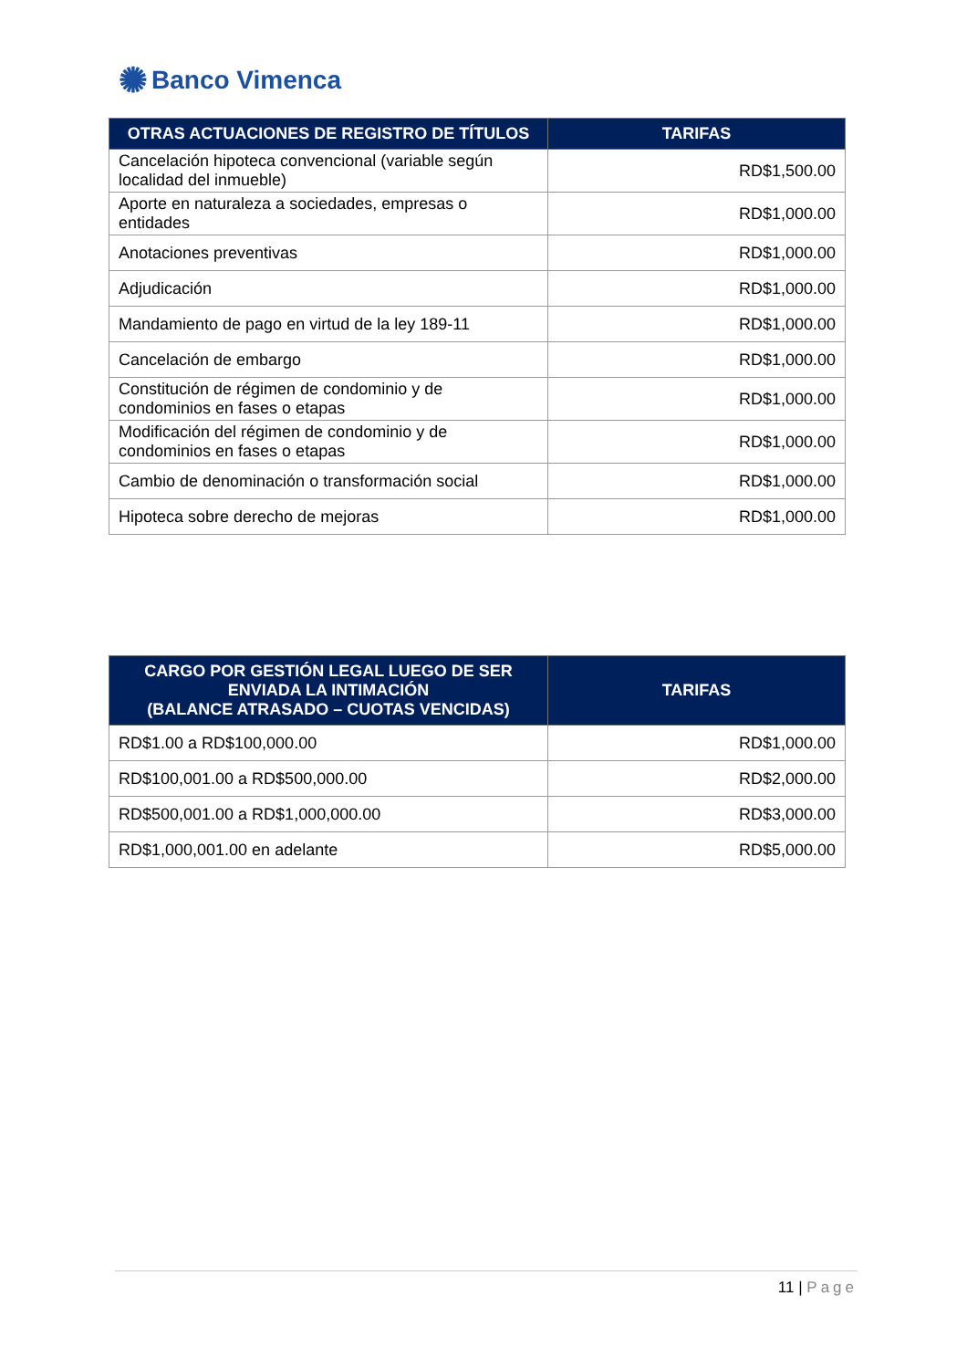✺ Banco Vimenca
| OTRAS ACTUACIONES DE REGISTRO DE TÍTULOS | TARIFAS |
| --- | --- |
| Cancelación hipoteca convencional (variable según localidad del inmueble) | RD$1,500.00 |
| Aporte en naturaleza a sociedades, empresas o entidades | RD$1,000.00 |
| Anotaciones preventivas | RD$1,000.00 |
| Adjudicación | RD$1,000.00 |
| Mandamiento de pago en virtud de la ley 189-11 | RD$1,000.00 |
| Cancelación de embargo | RD$1,000.00 |
| Constitución de régimen de condominio y de condominios en fases o etapas | RD$1,000.00 |
| Modificación del régimen de condominio y de condominios en fases o etapas | RD$1,000.00 |
| Cambio de denominación o transformación social | RD$1,000.00 |
| Hipoteca sobre derecho de mejoras | RD$1,000.00 |
| CARGO POR GESTIÓN LEGAL LUEGO DE SER ENVIADA LA INTIMACIÓN (BALANCE ATRASADO – CUOTAS VENCIDAS) | TARIFAS |
| --- | --- |
| RD$1.00 a RD$100,000.00 | RD$1,000.00 |
| RD$100,001.00 a RD$500,000.00 | RD$2,000.00 |
| RD$500,001.00 a RD$1,000,000.00 | RD$3,000.00 |
| RD$1,000,001.00 en adelante | RD$5,000.00 |
11 | Page